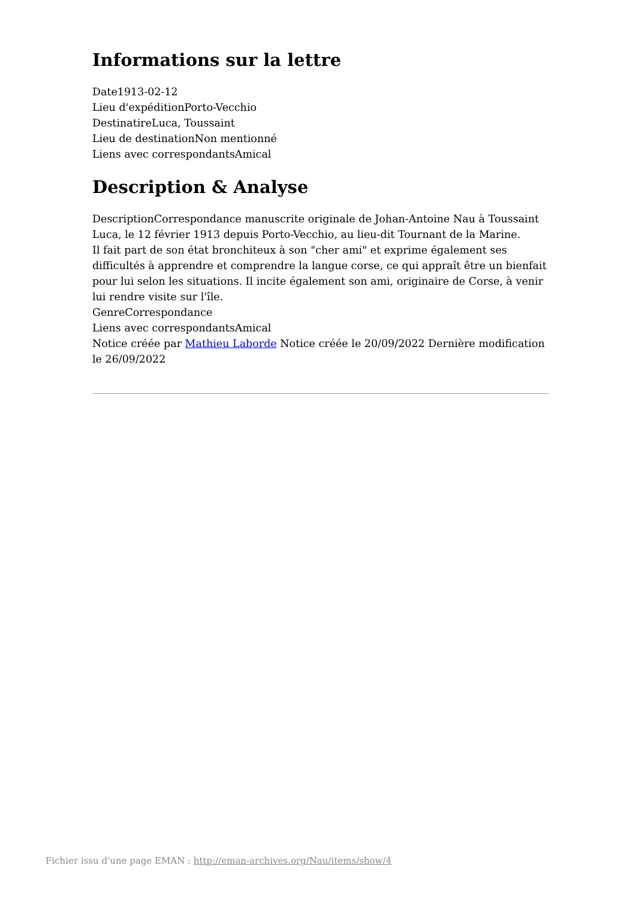Informations sur la lettre
Date1913-02-12
Lieu d'expéditionPorto-Vecchio
DestinatireLuca, Toussaint
Lieu de destinationNon mentionné
Liens avec correspondantsAmical
Description & Analyse
DescriptionCorrespondance manuscrite originale de Johan-Antoine Nau à Toussaint Luca, le 12 février 1913 depuis Porto-Vecchio, au lieu-dit Tournant de la Marine.
Il fait part de son état bronchiteux à son "cher ami" et exprime également ses difficultés à apprendre et comprendre la langue corse, ce qui appraît être un bienfait pour lui selon les situations. Il incite également son ami, originaire de Corse, à venir lui rendre visite sur l'île.
GenreCorrespondance
Liens avec correspondantsAmical
Notice créée par Mathieu Laborde Notice créée le 20/09/2022 Dernière modification le 26/09/2022
Fichier issu d'une page EMAN : http://eman-archives.org/Nau/items/show/4